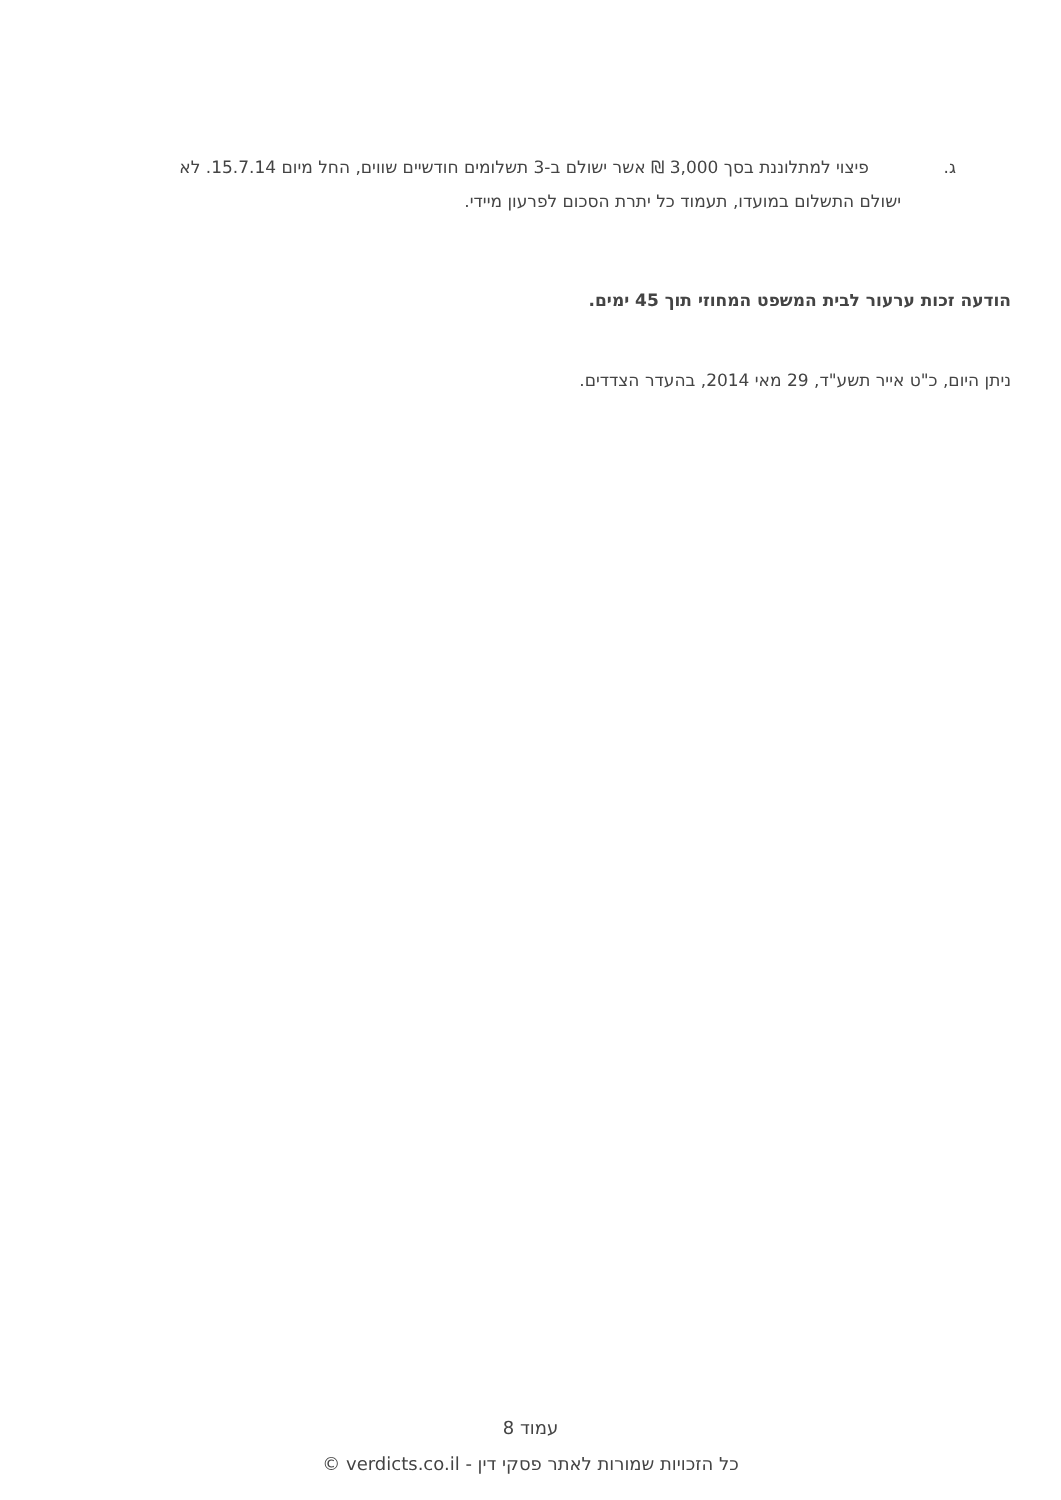ג. פיצוי למתלוננת בסך 3,000 ₪ אשר ישולם ב-3 תשלומים חודשיים שווים, החל מיום 15.7.14. לא
ישולם התשלום במועדו, תעמוד כל יתרת הסכום לפרעון מיידי.
הודעה זכות ערעור לבית המשפט המחוזי תוך 45 ימים.
ניתן היום, כ"ט אייר תשע"ד, 29 מאי 2014, בהעדר הצדדים.
עמוד 8
כל הזכויות שמורות לאתר פסקי דין - verdicts.co.il ©